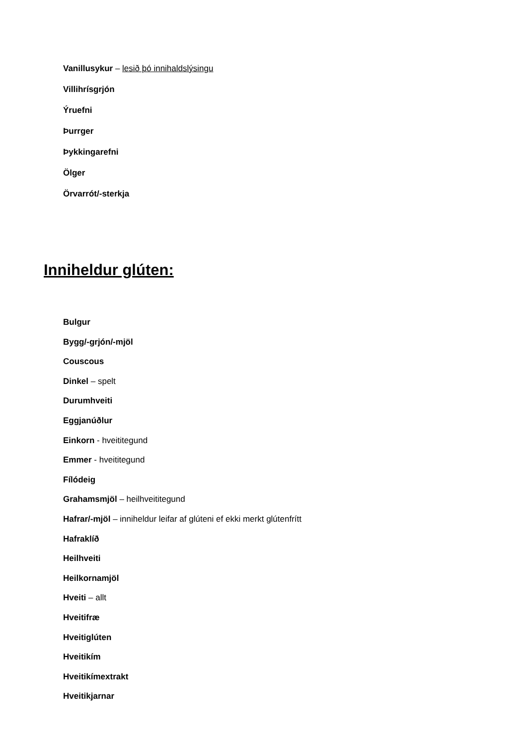Vanillusykur – lesið þó innihaldslýsingu
Villihrísgrjón
Ýruefni
Þurrger
Þykkingarefni
Ölger
Örvarrót/-sterkja
Inniheldur glúten:
Bulgur
Bygg/-grjón/-mjöl
Couscous
Dinkel – spelt
Durumhveiti
Eggjanúðlur
Einkorn - hveititegund
Emmer - hveititegund
Fílódeig
Grahamsmjöl – heilhveititegund
Hafrar/-mjöl – inniheldur leifar af glúteni ef ekki merkt glútenfrítt
Hafraklíð
Heilhveiti
Heilkornamjöl
Hveiti – allt
Hveitifræ
Hveitiglúten
Hveitikím
Hveitikímextrakt
Hveitikjarnar